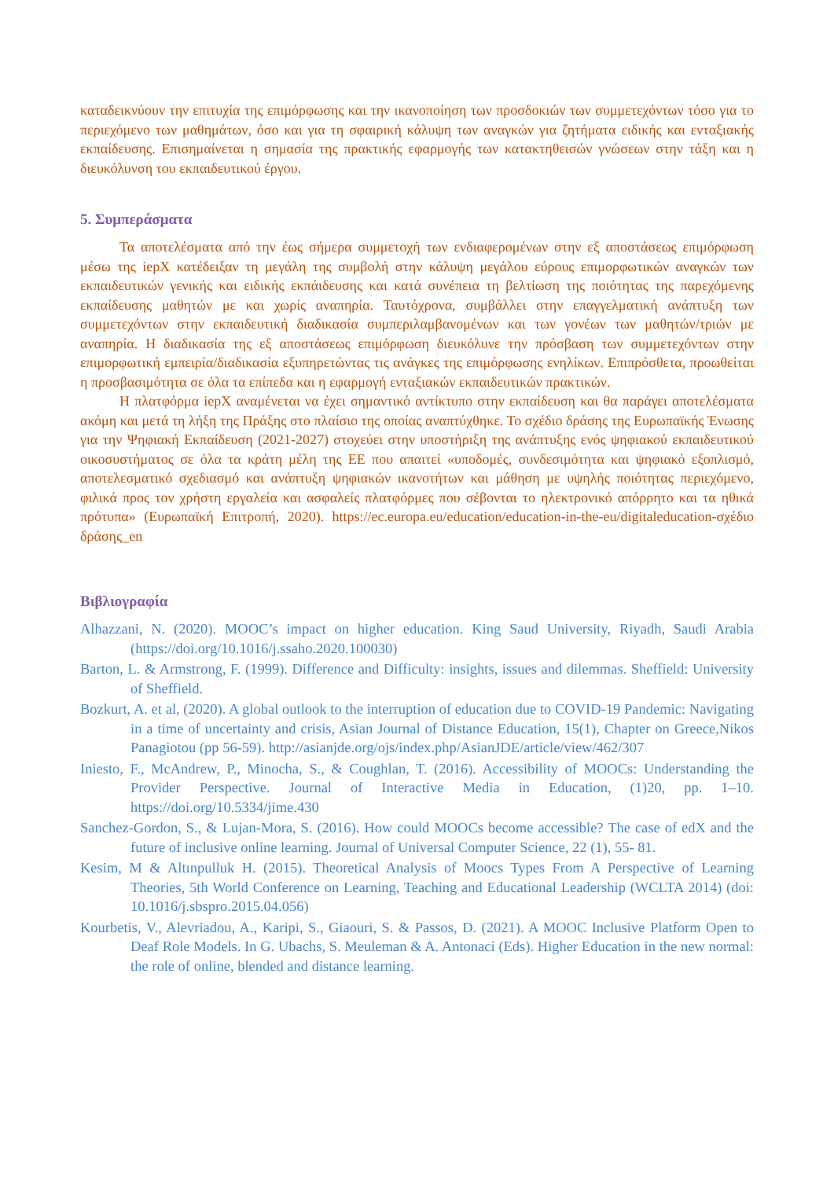καταδεικνύουν την επιτυχία της επιμόρφωσης και την ικανοποίηση των προσδοκιών των συμμετεχόντων τόσο για το περιεχόμενο των μαθημάτων, όσο και για τη σφαιρική κάλυψη των αναγκών για ζητήματα ειδικής και ενταξιακής εκπαίδευσης. Επισημαίνεται η σημασία της πρακτικής εφαρμογής των κατακτηθεισών γνώσεων στην τάξη και η διευκόλυνση του εκπαιδευτικού έργου.
5. Συμπεράσματα
Τα αποτελέσματα από την έως σήμερα συμμετοχή των ενδιαφερομένων στην εξ αποστάσεως επιμόρφωση μέσω της iepX κατέδειξαν τη μεγάλη της συμβολή στην κάλυψη μεγάλου εύρους επιμορφωτικών αναγκών των εκπαιδευτικών γενικής και ειδικής εκπάιδευσης και κατά συνέπεια τη βελτίωση της ποιότητας της παρεχόμενης εκπαίδευσης μαθητών με και χωρίς αναπηρία. Ταυτόχρονα, συμβάλλει στην επαγγελματική ανάπτυξη των συμμετεχόντων στην εκπαιδευτική διαδικασία συμπεριλαμβανομένων και των γονέων των μαθητών/τριών με αναπηρία. Η διαδικασία της εξ αποστάσεως επιμόρφωση διευκόλυνε την πρόσβαση των συμμετεχόντων στην επιμορφωτική εμπειρία/διαδικασία εξυπηρετώντας τις ανάγκες της επιμόρφωσης ενηλίκων. Επιπρόσθετα, προωθείται η προσβασιμότητα σε όλα τα επίπεδα και η εφαρμογή ενταξιακών εκπαιδευτικών πρακτικών.
Η πλατφόρμα iepX αναμένεται να έχει σημαντικό αντίκτυπο στην εκπαίδευση και θα παράγει αποτελέσματα ακόμη και μετά τη λήξη της Πράξης στο πλαίσιο της οποίας αναπτύχθηκε. Το σχέδιο δράσης της Ευρωπαϊκής Ένωσης για την Ψηφιακή Εκπαίδευση (2021-2027) στοχεύει στην υποστήριξη της ανάπτυξης ενός ψηφιακού εκπαιδευτικού οικοσυστήματος σε όλα τα κράτη μέλη της ΕΕ που απαιτεί «υποδομές, συνδεσιμότητα και ψηφιακό εξοπλισμό, αποτελεσματικό σχεδιασμό και ανάπτυξη ψηφιακών ικανοτήτων και μάθηση με υψηλής ποιότητας περιεχόμενο, φιλικά προς τον χρήστη εργαλεία και ασφαλείς πλατφόρμες που σέβονται το ηλεκτρονικό απόρρητο και τα ηθικά πρότυπα» (Ευρωπαϊκή Επιτροπή, 2020). https://ec.europa.eu/education/education-in-the-eu/digitaleducation-σχέδιο δράσης_en
Βιβλιογραφία
Alhazzani, N. (2020). MOOC’s impact on higher education. King Saud University, Riyadh, Saudi Arabia (https://doi.org/10.1016/j.ssaho.2020.100030)
Barton, L. & Armstrong, F. (1999). Difference and Difficulty: insights, issues and dilemmas. Sheffield: University of Sheffield.
Bozkurt, A. et al, (2020). A global outlook to the interruption of education due to COVID-19 Pandemic: Navigating in a time of uncertainty and crisis, Asian Journal of Distance Education, 15(1), Chapter on Greece,Nikos Panagiotou (pp 56-59). http://asianjde.org/ojs/index.php/AsianJDE/article/view/462/307
Iniesto, F., McAndrew, P., Minocha, S., & Coughlan, T. (2016). Accessibility of MOOCs: Understanding the Provider Perspective. Journal of Interactive Media in Education, (1)20, pp. 1–10. https://doi.org/10.5334/jime.430
Sanchez-Gordon, S., & Lujan-Mora, S. (2016). How could MOOCs become accessible? The case of edX and the future of inclusive online learning. Journal of Universal Computer Science, 22 (1), 55- 81.
Kesim, M & Altınpulluk H. (2015). Theoretical Analysis of Moocs Types From A Perspective of Learning Theories, 5th World Conference on Learning, Teaching and Educational Leadership (WCLTA 2014) (doi: 10.1016/j.sbspro.2015.04.056)
Kourbetis, V., Alevriadou, A., Karipi, S., Giaouri, S. & Passos, D. (2021). A MOOC Inclusive Platform Open to Deaf Role Models. In G. Ubachs, S. Meuleman & A. Antonaci (Eds). Higher Education in the new normal: the role of online, blended and distance learning.